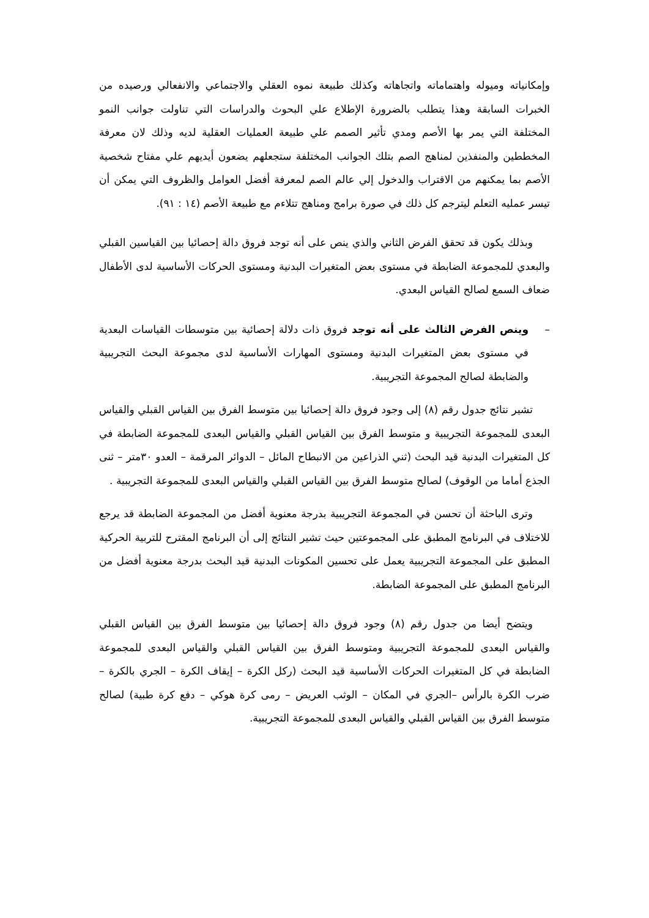وإمكانياته وميوله واهتماماته واتجاهاته وكذلك طبيعة نموه العقلي والاجتماعي والانفعالي ورصيده من الخبرات السابقة وهذا يتطلب بالضرورة الإطلاع علي البحوث والدراسات التي تناولت جوانب النمو المختلفة التي يمر بها الأصم ومدي تأثير الصمم علي طبيعة العمليات العقلية لديه وذلك لان معرفة المخططين والمنفذين لمناهج الصم بتلك الجوانب المختلفة ستجعلهم يضعون أيديهم علي مفتاح شخصية الأصم بما يمكنهم من الاقتراب والدخول إلي عالم الصم لمعرفة أفضل العوامل والظروف التي يمكن أن تيسر عمليه التعلم ليترجم كل ذلك في صورة برامج ومناهج تتلاءم مع طبيعة الأصم (١٤ : ٩١).
وبذلك يكون قد تحقق الفرض الثاني والذي ينص على أنه توجد فروق دالة إحصائيا بين القياسين القبلي والبعدي للمجموعة الضابطة في مستوى بعض المتغيرات البدنية ومستوى الحركات الأساسية لدى الأطفال ضعاف السمع لصالح القياس البعدي.
–وينص الفرض الثالث على أنه توجد فروق ذات دلالة إحصائية بين متوسطات القياسات البعدية في مستوى بعض المتغيرات البدنية ومستوى المهارات الأساسية لدى مجموعة البحث التجريبية والضابطة لصالح المجموعة التجريبية.
تشير نتائج جدول رقم (٨) إلى وجود فروق دالة إحصائيا بين متوسط الفرق بين القياس القبلي والقياس البعدى للمجموعة التجريبية و متوسط الفرق بين القياس القبلي والقياس البعدى للمجموعة الضابطة في كل المتغيرات البدنية قيد البحث (ثني الذراعين من الانبطاح المائل – الدوائر المرقمة – العدو ٣٠متر – ثنى الجذع أماما من الوقوف) لصالح متوسط الفرق بين القياس القبلي والقياس البعدى للمجموعة التجريبية .
وترى الباحثة أن تحسن في المجموعة التجريبية بدرجة معنوية أفضل من المجموعة الضابطة قد يرجع للاختلاف في البرنامج المطبق على المجموعتين حيث تشير النتائج إلى أن البرنامج المقترح للتربية الحركية المطبق على المجموعة التجريبية يعمل على تحسين المكونات البدنية قيد البحث بدرجة معنوية أفضل من البرنامج المطبق على المجموعة الضابطة.
ويتضح أيضا من جدول رقم (٨) وجود فروق دالة إحصائيا بين متوسط الفرق بين القياس القبلي والقياس البعدى للمجموعة التجريبية ومتوسط الفرق بين القياس القبلي والقياس البعدى للمجموعة الضابطة في كل المتغيرات الحركات الأساسية قيد البحث (ركل الكرة – إيقاف الكرة – الجري بالكرة – ضرب الكرة بالرأس –الجري في المكان – الوثب العريض – رمى كرة هوكي – دفع كرة طبية) لصالح متوسط الفرق بين القياس القبلي والقياس البعدى للمجموعة التجريبية.